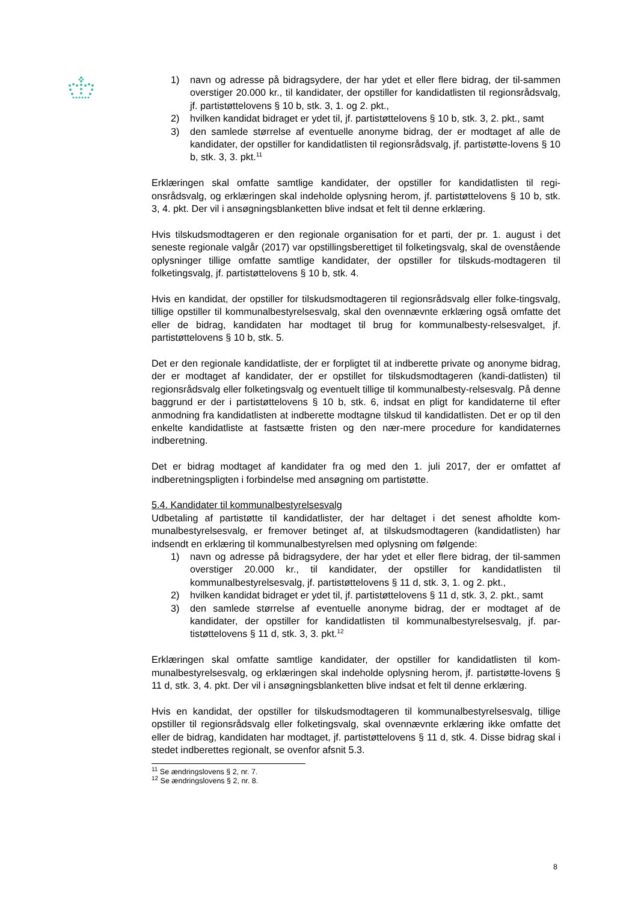1) navn og adresse på bidragsydere, der har ydet et eller flere bidrag, der til-sammen overstiger 20.000 kr., til kandidater, der opstiller for kandidatlisten til regionsrådsvalg, jf. partistøttelovens § 10 b, stk. 3, 1. og 2. pkt.,
2) hvilken kandidat bidraget er ydet til, jf. partistøttelovens § 10 b, stk. 3, 2. pkt., samt
3) den samlede størrelse af eventuelle anonyme bidrag, der er modtaget af alle de kandidater, der opstiller for kandidatlisten til regionsrådsvalg, jf. partistøtte-lovens § 10 b, stk. 3, 3. pkt.<sup>11</sup>
Erklæringen skal omfatte samtlige kandidater, der opstiller for kandidatlisten til regi-onsrådsvalg, og erklæringen skal indeholde oplysning herom, jf. partistøttelovens § 10 b, stk. 3, 4. pkt. Der vil i ansøgningsblanketten blive indsat et felt til denne erklæring.
Hvis tilskudsmodtageren er den regionale organisation for et parti, der pr. 1. august i det seneste regionale valgår (2017) var opstillingsberettiget til folketingsvalg, skal de ovenstående oplysninger tillige omfatte samtlige kandidater, der opstiller for tilskuds-modtageren til folketingsvalg, jf. partistøttelovens § 10 b, stk. 4.
Hvis en kandidat, der opstiller for tilskudsmodtageren til regionsrådsvalg eller folke-tingsvalg, tillige opstiller til kommunalbestyrelsesvalg, skal den ovennævnte erklæring også omfatte det eller de bidrag, kandidaten har modtaget til brug for kommunalbesty-relsesvalget, jf. partistøttelovens § 10 b, stk. 5.
Det er den regionale kandidatliste, der er forpligtet til at indberette private og anonyme bidrag, der er modtaget af kandidater, der er opstillet for tilskudsmodtageren (kandi-datlisten) til regionsrådsvalg eller folketingsvalg og eventuelt tillige til kommunalbesty-relsesvalg. På denne baggrund er der i partistøttelovens § 10 b, stk. 6, indsat en pligt for kandidaterne til efter anmodning fra kandidatlisten at indberette modtagne tilskud til kandidatlisten. Det er op til den enkelte kandidatliste at fastsætte fristen og den nær-mere procedure for kandidaternes indberetning.
Det er bidrag modtaget af kandidater fra og med den 1. juli 2017, der er omfattet af indberetningspligten i forbindelse med ansøgning om partistøtte.
5.4. Kandidater til kommunalbestyrelsesvalg
Udbetaling af partistøtte til kandidatlister, der har deltaget i det senest afholdte kom-munalbestyrelsesvalg, er fremover betinget af, at tilskudsmodtageren (kandidatlisten) har indsendt en erklæring til kommunalbestyrelsen med oplysning om følgende:
1) navn og adresse på bidragsydere, der har ydet et eller flere bidrag, der til-sammen overstiger 20.000 kr., til kandidater, der opstiller for kandidatlisten til kommunalbestyrelsesvalg, jf. partistøttelovens § 11 d, stk. 3, 1. og 2. pkt.,
2) hvilken kandidat bidraget er ydet til, jf. partistøttelovens § 11 d, stk. 3, 2. pkt., samt
3) den samlede størrelse af eventuelle anonyme bidrag, der er modtaget af de kandidater, der opstiller for kandidatlisten til kommunalbestyrelsesvalg, jf. par-tistøttelovens § 11 d, stk. 3, 3. pkt.<sup>12</sup>
Erklæringen skal omfatte samtlige kandidater, der opstiller for kandidatlisten til kom-munalbestyrelsesvalg, og erklæringen skal indeholde oplysning herom, jf. partistøtte-lovens § 11 d, stk. 3, 4. pkt. Der vil i ansøgningsblanketten blive indsat et felt til denne erklæring.
Hvis en kandidat, der opstiller for tilskudsmodtageren til kommunalbestyrelsesvalg, tillige opstiller til regionsrådsvalg eller folketingsvalg, skal ovennævnte erklæring ikke omfatte det eller de bidrag, kandidaten har modtaget, jf. partistøttelovens § 11 d, stk. 4. Disse bidrag skal i stedet indberettes regionalt, se ovenfor afsnit 5.3.
<sup>11</sup> Se ændringslovens § 2, nr. 7.
<sup>12</sup> Se ændringslovens § 2, nr. 8.
8